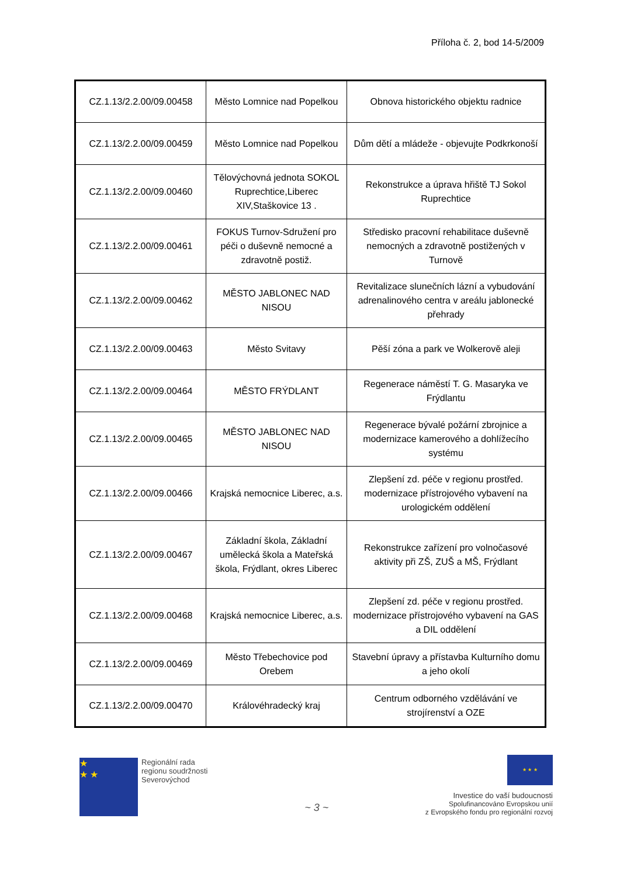Příloha č. 2, bod 14-5/2009
| CZ.1.13/2.2.00/09.00458 | Město Lomnice nad Popelkou | Obnova historického objektu radnice |
| CZ.1.13/2.2.00/09.00459 | Město Lomnice nad Popelkou | Dům dětí a mládeže - objevujte Podkrkonoší |
| CZ.1.13/2.2.00/09.00460 | Tělovýchovná jednota SOKOL Ruprechtice,Liberec XIV,Staškovice 13 . | Rekonstrukce a úprava hřiště TJ Sokol Ruprechtice |
| CZ.1.13/2.2.00/09.00461 | FOKUS Turnov-Sdružení pro péči o duševně nemocné a zdravotně postiž. | Středisko pracovní rehabilitace duševně nemocných a zdravotně postižených v Turnově |
| CZ.1.13/2.2.00/09.00462 | MĚSTO JABLONEC NAD NISOU | Revitalizace slunečních lázní a vybudování adrenalinového centra v areálu jablonecké přehrady |
| CZ.1.13/2.2.00/09.00463 | Město Svitavy | Pěší zóna a park ve Wolkerově aleji |
| CZ.1.13/2.2.00/09.00464 | MĚSTO FRÝDLANT | Regenerace náměstí T. G. Masaryka ve Frýdlantu |
| CZ.1.13/2.2.00/09.00465 | MĚSTO JABLONEC NAD NISOU | Regenerace bývalé požární zbrojnice a modernizace kamerového a dohlížecího systému |
| CZ.1.13/2.2.00/09.00466 | Krajská nemocnice Liberec, a.s. | Zlepšení zd. péče v regionu prostřed. modernizace přístrojového vybavení na urologickém oddělení |
| CZ.1.13/2.2.00/09.00467 | Základní škola, Základní umělecká škola a Mateřská škola, Frýdlant, okres Liberec | Rekonstrukce zařízení pro volnočasové aktivity při ZŠ, ZUŠ a MŠ, Frýdlant |
| CZ.1.13/2.2.00/09.00468 | Krajská nemocnice Liberec, a.s. | Zlepšení zd. péče v regionu prostřed. modernizace přístrojového vybavení na GAS a DIL oddělení |
| CZ.1.13/2.2.00/09.00469 | Město Třebechovice pod Orebem | Stavební úpravy a přístavba Kulturního domu a jeho okolí |
| CZ.1.13/2.2.00/09.00470 | Královéhradecký kraj | Centrum odborného vzdělávání ve strojírenství a OZE |
★
★ ★
Regionální rada
regionu soudržnosti
Severovýchod
~ 3 ~
★ ★ ★
Investice do vaší budoucnosti
Spolufinancováno Evropskou unií
z Evropského fondu pro regionální rozvoj